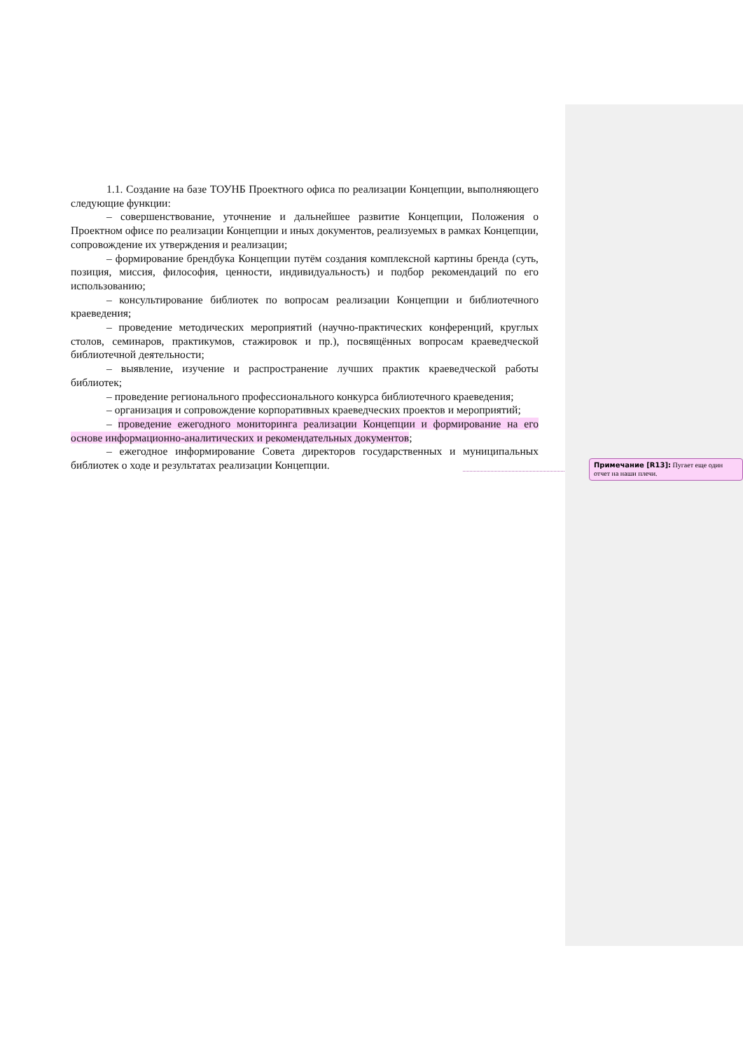1.1. Создание на базе ТОУНБ Проектного офиса по реализации Концепции, выполняющего следующие функции:
– совершенствование, уточнение и дальнейшее развитие Концепции, Положения о Проектном офисе по реализации Концепции и иных документов, реализуемых в рамках Концепции, сопровождение их утверждения и реализации;
– формирование брендбука Концепции путём создания комплексной картины бренда (суть, позиция, миссия, философия, ценности, индивидуальность) и подбор рекомендаций по его использованию;
– консультирование библиотек по вопросам реализации Концепции и библиотечного краеведения;
– проведение методических мероприятий (научно-практических конференций, круглых столов, семинаров, практикумов, стажировок и пр.), посвящённых вопросам краеведческой библиотечной деятельности;
– выявление, изучение и распространение лучших практик краеведческой работы библиотек;
– проведение регионального профессионального конкурса библиотечного краеведения;
– организация и сопровождение корпоративных краеведческих проектов и мероприятий;
– проведение ежегодного мониторинга реализации Концепции и формирование на его основе информационно-аналитических и рекомендательных документов;
– ежегодное информирование Совета директоров государственных и муниципальных библиотек о ходе и результатах реализации Концепции.
Примечание [R13]: Пугает еще один отчет на наши плечи.